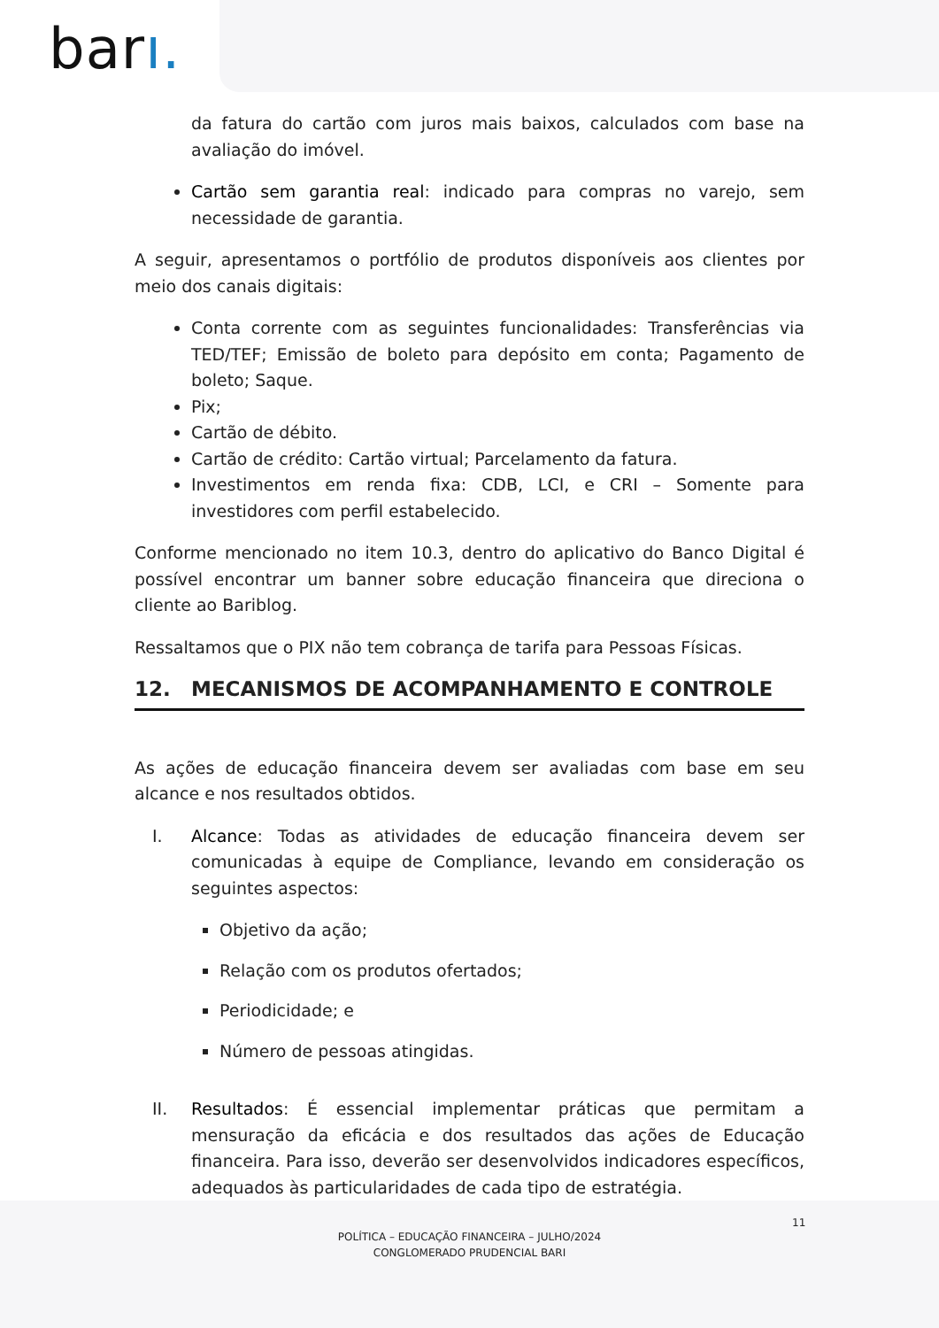barı.
da fatura do cartão com juros mais baixos, calculados com base na avaliação do imóvel.
Cartão sem garantia real: indicado para compras no varejo, sem necessidade de garantia.
A seguir, apresentamos o portfólio de produtos disponíveis aos clientes por meio dos canais digitais:
Conta corrente com as seguintes funcionalidades: Transferências via TED/TEF; Emissão de boleto para depósito em conta; Pagamento de boleto; Saque.
Pix;
Cartão de débito.
Cartão de crédito: Cartão virtual; Parcelamento da fatura.
Investimentos em renda fixa: CDB, LCI, e CRI – Somente para investidores com perfil estabelecido.
Conforme mencionado no item 10.3, dentro do aplicativo do Banco Digital é possível encontrar um banner sobre educação financeira que direciona o cliente ao Bariblog.
Ressaltamos que o PIX não tem cobrança de tarifa para Pessoas Físicas.
12. MECANISMOS DE ACOMPANHAMENTO E CONTROLE
As ações de educação financeira devem ser avaliadas com base em seu alcance e nos resultados obtidos.
I. Alcance: Todas as atividades de educação financeira devem ser comunicadas à equipe de Compliance, levando em consideração os seguintes aspectos:
Objetivo da ação;
Relação com os produtos ofertados;
Periodicidade; e
Número de pessoas atingidas.
II. Resultados: É essencial implementar práticas que permitam a mensuração da eficácia e dos resultados das ações de Educação financeira. Para isso, deverão ser desenvolvidos indicadores específicos, adequados às particularidades de cada tipo de estratégia.
11
POLÍTICA – EDUCAÇÃO FINANCEIRA – JULHO/2024
CONGLOMERADO PRUDENCIAL BARI